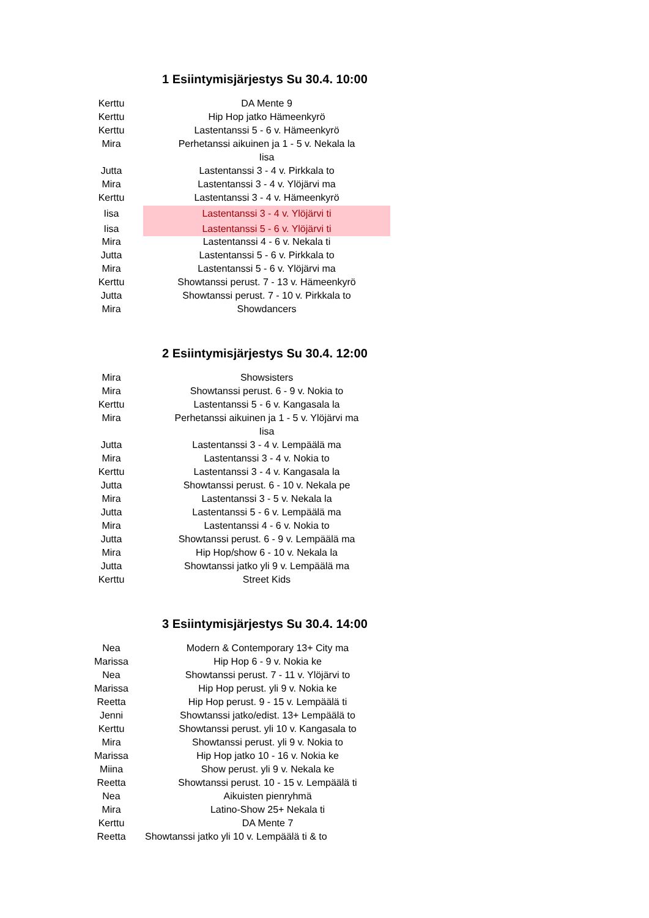1 Esiintymisjärjestys Su 30.4. 10:00
| Kerttu | DA Mente 9 |
| Kerttu | Hip Hop jatko Hämeenkyrö |
| Kerttu | Lastentanssi 5 - 6 v. Hämeenkyrö |
| Mira | Perhetanssi aikuinen ja 1 - 5 v. Nekala la |
| | Iisa |
| Jutta | Lastentanssi 3 - 4 v. Pirkkala to |
| Mira | Lastentanssi 3 - 4 v. Ylöjärvi ma |
| Kerttu | Lastentanssi 3 - 4 v. Hämeenkyrö |
| Iisa | Lastentanssi 3 - 4 v. Ylöjärvi ti |
| Iisa | Lastentanssi 5 - 6 v. Ylöjärvi ti |
| Mira | Lastentanssi 4 - 6 v. Nekala ti |
| Jutta | Lastentanssi 5 - 6 v. Pirkkala to |
| Mira | Lastentanssi 5 - 6 v. Ylöjärvi ma |
| Kerttu | Showtanssi perust. 7 - 13 v. Hämeenkyrö |
| Jutta | Showtanssi perust. 7 - 10 v. Pirkkala to |
| Mira | Showdancers |
2 Esiintymisjärjestys Su 30.4. 12:00
| Mira | Showsisters |
| Mira | Showtanssi perust. 6 - 9 v. Nokia to |
| Kerttu | Lastentanssi 5 - 6 v. Kangasala la |
| Mira | Perhetanssi aikuinen ja 1 - 5 v. Ylöjärvi ma |
| | Iisa |
| Jutta | Lastentanssi 3 - 4 v. Lempäälä ma |
| Mira | Lastentanssi 3 - 4 v. Nokia to |
| Kerttu | Lastentanssi 3 - 4 v. Kangasala la |
| Jutta | Showtanssi perust. 6 - 10 v. Nekala pe |
| Mira | Lastentanssi 3 - 5 v. Nekala la |
| Jutta | Lastentanssi 5 - 6 v. Lempäälä ma |
| Mira | Lastentanssi 4 - 6 v. Nokia to |
| Jutta | Showtanssi perust. 6 - 9 v. Lempäälä ma |
| Mira | Hip Hop/show 6 - 10 v. Nekala la |
| Jutta | Showtanssi jatko yli 9 v. Lempäälä ma |
| Kerttu | Street Kids |
3 Esiintymisjärjestys Su 30.4. 14:00
| Nea | Modern & Contemporary 13+ City ma |
| Marissa | Hip Hop 6 - 9 v. Nokia ke |
| Nea | Showtanssi perust. 7 - 11 v. Ylöjärvi to |
| Marissa | Hip Hop perust. yli 9 v. Nokia ke |
| Reetta | Hip Hop perust. 9 - 15 v. Lempäälä ti |
| Jenni | Showtanssi jatko/edist. 13+ Lempäälä to |
| Kerttu | Showtanssi perust. yli 10 v. Kangasala to |
| Mira | Showtanssi perust. yli 9 v. Nokia to |
| Marissa | Hip Hop jatko 10 - 16 v. Nokia ke |
| Miina | Show perust. yli 9 v. Nekala ke |
| Reetta | Showtanssi perust. 10 - 15 v. Lempäälä ti |
| Nea | Aikuisten pienryhmä |
| Mira | Latino-Show 25+ Nekala ti |
| Kerttu | DA Mente 7 |
| Reetta | Showtanssi jatko yli 10 v. Lempäälä ti & to |